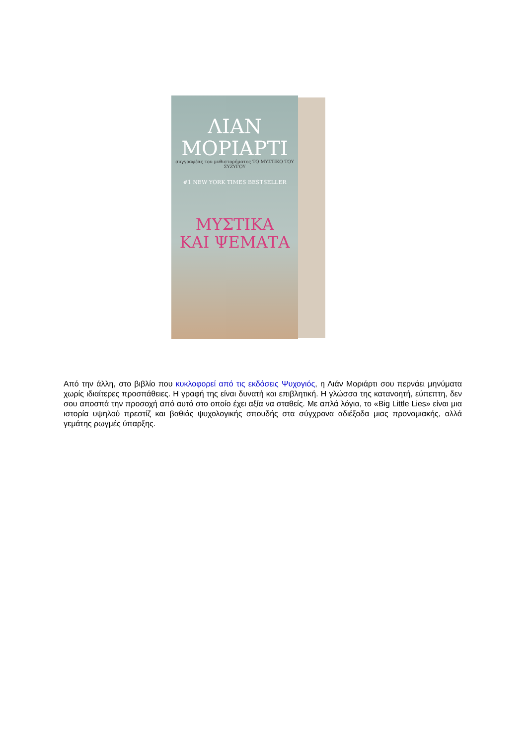ΛΙΑΝ
ΜΟΡΙΑΡΤΙ
συγγραφέας του μυθιστορήματος ΤΟ ΜΥΣΤΙΚΟ ΤΟΥ ΣΥΖΥΓΟΥ
#1 NEW YORK TIMES BESTSELLER
ΜΥΣΤΙΚΑ
ΚΑΙ ΨΕΜΑΤΑ
Από την άλλη, στο βιβλίο που κυκλοφορεί από τις εκδόσεις Ψυχογιός, η Λιάν Μοριάρτι σου περνάει μηνύματα χωρίς ιδιαίτερες προσπάθειες. Η γραφή της είναι δυνατή και επιβλητική. Η γλώσσα της κατανοητή, εύπεπτη, δεν σου αποσπά την προσοχή από αυτό στο οποίο έχει αξία να σταθείς. Με απλά λόγια, το «Big Little Lies» είναι μια ιστορία υψηλού πρεστίζ και βαθιάς ψυχολογικής σπουδής στα σύγχρονα αδιέξοδα μιας προνομιακής, αλλά γεμάτης ρωγμές ύπαρξης.